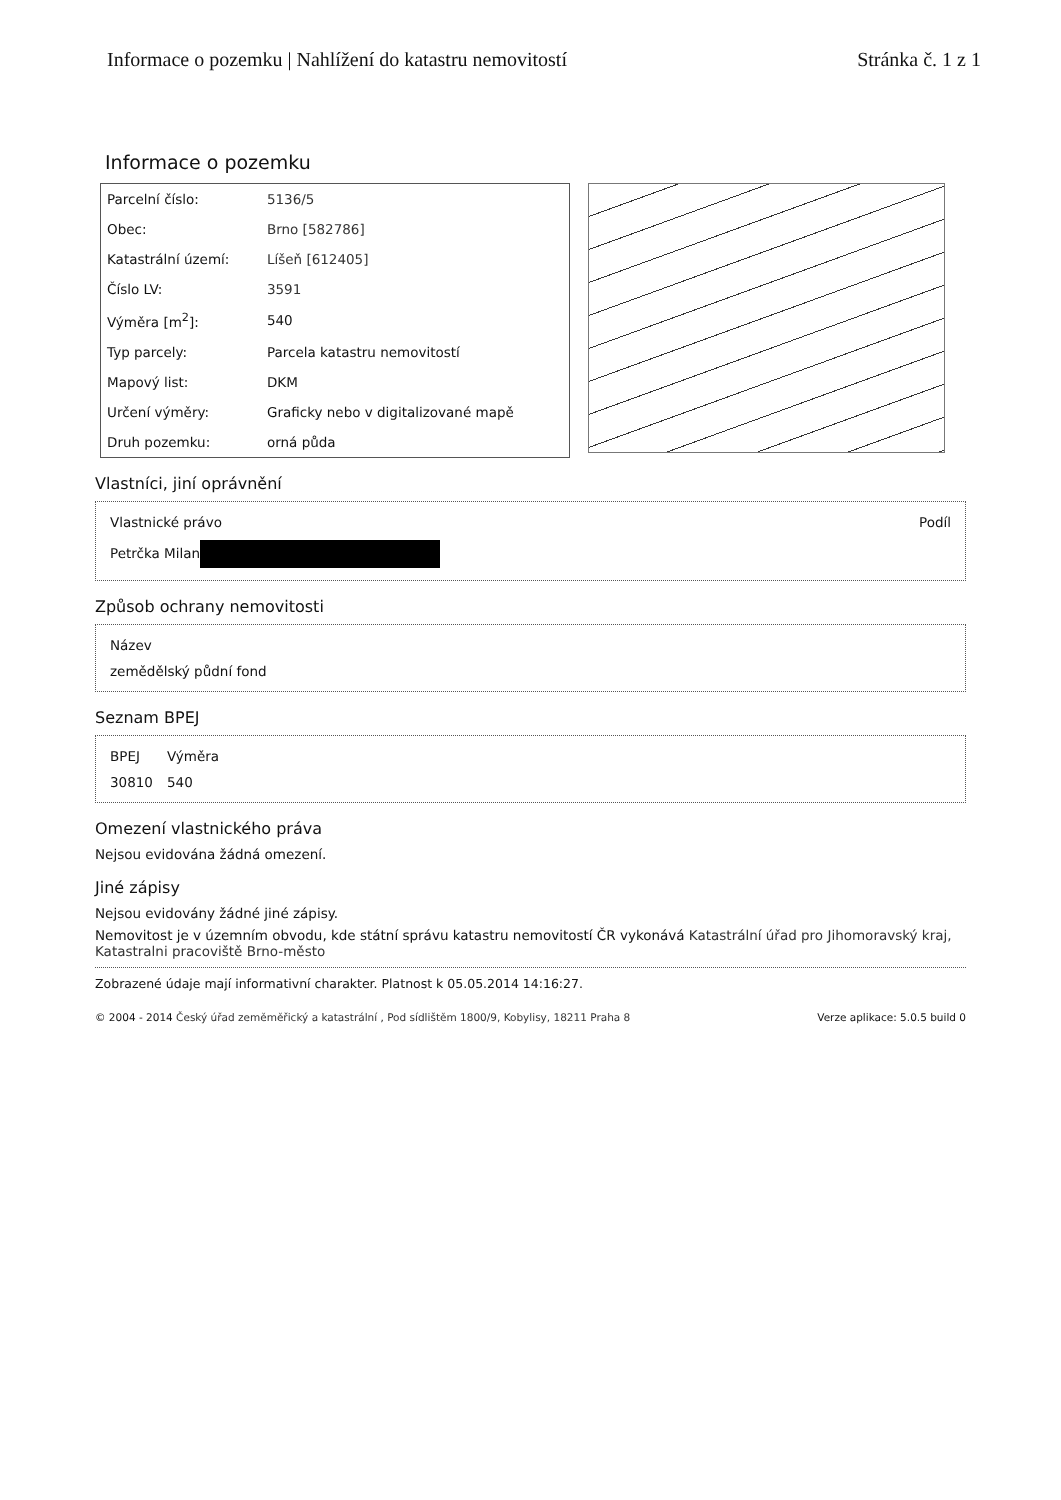Informace o pozemku | Nahlížení do katastru nemovitostí Stránka č. 1 z 1
Informace o pozemku
| Parcelní číslo: | 5136/5 |
| Obec: | Brno [582786] |
| Katastrální území: | Líšeň [612405] |
| Číslo LV: | 3591 |
| Výměra [m<sup>2</sup>]: | 540 |
| Typ parcely: | Parcela katastru nemovitostí |
| Mapový list: | DKM |
| Určení výměry: | Graficky nebo v digitalizované mapě |
| Druh pozemku: | orná půda |
Vlastníci, jiní oprávnění
| Vlastnické právo | Podíl |
| Petrčka Milan | |
Způsob ochrany nemovitosti
| Název |
| zemědělský půdní fond |
Seznam BPEJ
| BPEJ | Výměra |
| 30810 | 540 |
Omezení vlastnického práva
Nejsou evidována žádná omezení.
Jiné zápisy
Nejsou evidovány žádné jiné zápisy.
Nemovitost je v územním obvodu, kde státní správu katastru nemovitostí ČR vykonává Katastrální úřad pro Jihomoravský kraj, Katastralni pracoviště Brno-město
Zobrazené údaje mají informativní charakter. Platnost k 05.05.2014 14:16:27.
© 2004 - 2014 Český úřad zeměměřický a katastrální , Pod sídlištěm 1800/9, Kobylisy, 18211 Praha 8 Verze aplikace: 5.0.5 build 0